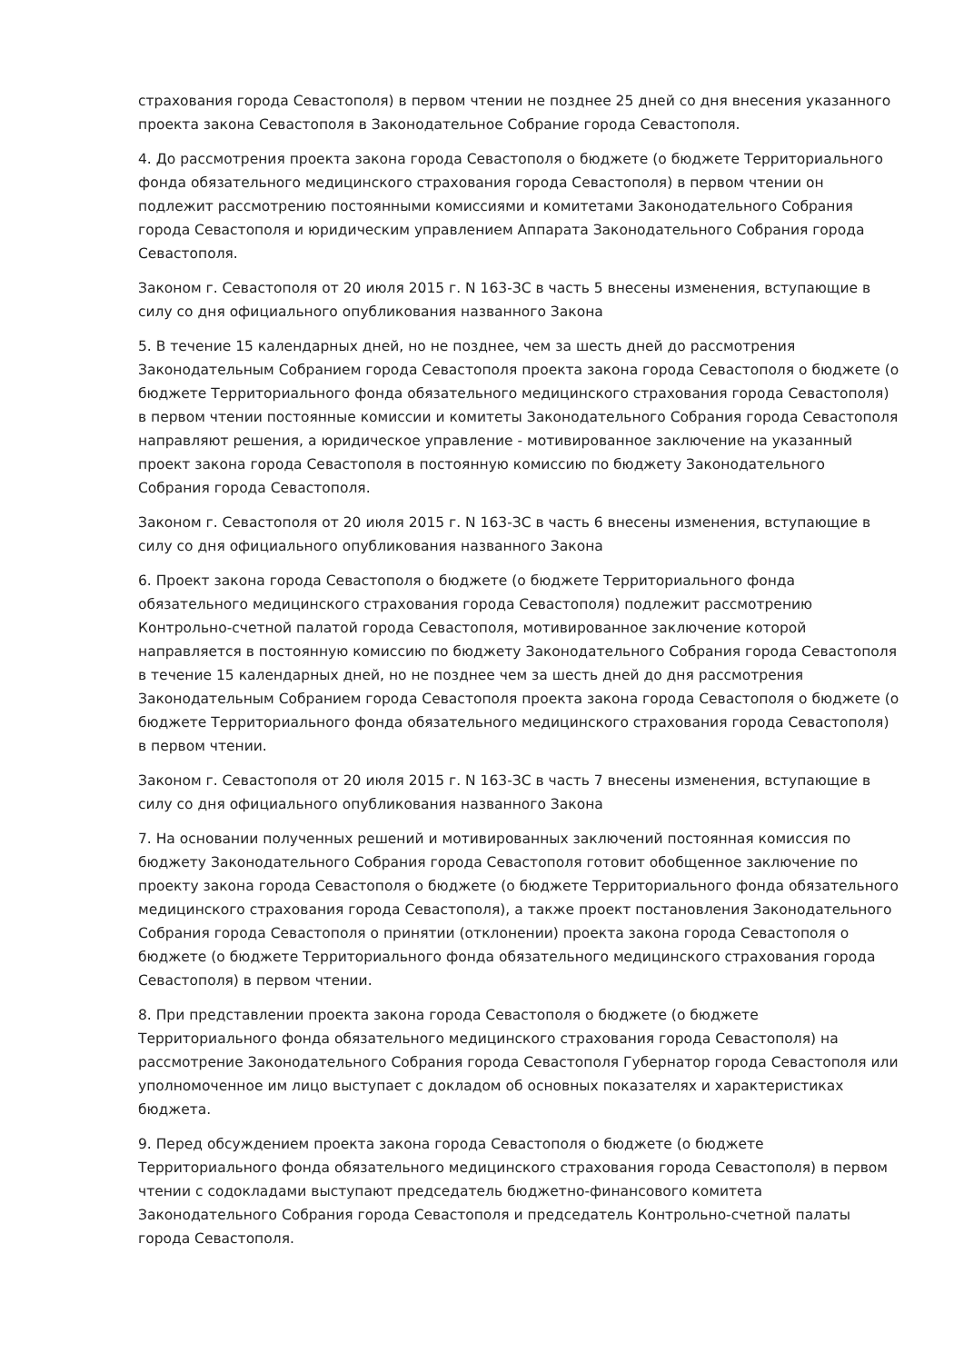страхования города Севастополя) в первом чтении не позднее 25 дней со дня внесения указанного проекта закона Севастополя в Законодательное Собрание города Севастополя.
4. До рассмотрения проекта закона города Севастополя о бюджете (о бюджете Территориального фонда обязательного медицинского страхования города Севастополя) в первом чтении он подлежит рассмотрению постоянными комиссиями и комитетами Законодательного Собрания города Севастополя и юридическим управлением Аппарата Законодательного Собрания города Севастополя.
Законом г. Севастополя от 20 июля 2015 г. N 163-ЗС в часть 5 внесены изменения, вступающие в силу со дня официального опубликования названного Закона
5. В течение 15 календарных дней, но не позднее, чем за шесть дней до рассмотрения Законодательным Собранием города Севастополя проекта закона города Севастополя о бюджете (о бюджете Территориального фонда обязательного медицинского страхования города Севастополя) в первом чтении постоянные комиссии и комитеты Законодательного Собрания города Севастополя направляют решения, а юридическое управление - мотивированное заключение на указанный проект закона города Севастополя в постоянную комиссию по бюджету Законодательного Собрания города Севастополя.
Законом г. Севастополя от 20 июля 2015 г. N 163-ЗС в часть 6 внесены изменения, вступающие в силу со дня официального опубликования названного Закона
6. Проект закона города Севастополя о бюджете (о бюджете Территориального фонда обязательного медицинского страхования города Севастополя) подлежит рассмотрению Контрольно-счетной палатой города Севастополя, мотивированное заключение которой направляется в постоянную комиссию по бюджету Законодательного Собрания города Севастополя в течение 15 календарных дней, но не позднее чем за шесть дней до дня рассмотрения Законодательным Собранием города Севастополя проекта закона города Севастополя о бюджете (о бюджете Территориального фонда обязательного медицинского страхования города Севастополя) в первом чтении.
Законом г. Севастополя от 20 июля 2015 г. N 163-ЗС в часть 7 внесены изменения, вступающие в силу со дня официального опубликования названного Закона
7. На основании полученных решений и мотивированных заключений постоянная комиссия по бюджету Законодательного Собрания города Севастополя готовит обобщенное заключение по проекту закона города Севастополя о бюджете (о бюджете Территориального фонда обязательного медицинского страхования города Севастополя), а также проект постановления Законодательного Собрания города Севастополя о принятии (отклонении) проекта закона города Севастополя о бюджете (о бюджете Территориального фонда обязательного медицинского страхования города Севастополя) в первом чтении.
8. При представлении проекта закона города Севастополя о бюджете (о бюджете Территориального фонда обязательного медицинского страхования города Севастополя) на рассмотрение Законодательного Собрания города Севастополя Губернатор города Севастополя или уполномоченное им лицо выступает с докладом об основных показателях и характеристиках бюджета.
9. Перед обсуждением проекта закона города Севастополя о бюджете (о бюджете Территориального фонда обязательного медицинского страхования города Севастополя) в первом чтении с содокладами выступают председатель бюджетно-финансового комитета Законодательного Собрания города Севастополя и председатель Контрольно-счетной палаты города Севастополя.